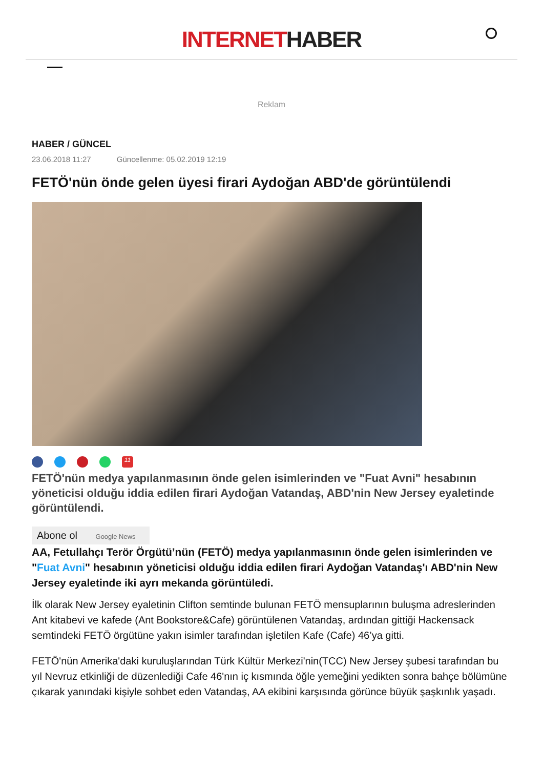INTERNET HABER
Reklam
HABER / GÜNCEL
23.06.2018 11:27 Güncellenme: 05.02.2019 12:19
FETÖ'nün önde gelen üyesi firari Aydoğan ABD'de görüntülendi
11
FETÖ'nün medya yapılanmasının önde gelen isimlerinden ve "Fuat Avni" hesabının yöneticisi olduğu iddia edilen firari Aydoğan Vatandaş, ABD'nin New Jersey eyaletinde görüntülendi.
Abone ol Google News
AA, Fetullahçı Terör Örgütü’nün (FETÖ) medya yapılanmasının önde gelen isimlerinden ve "Fuat Avni" hesabının yöneticisi olduğu iddia edilen firari Aydoğan Vatandaş'ı ABD'nin New Jersey eyaletinde iki ayrı mekanda görüntüledi.
İlk olarak New Jersey eyaletinin Clifton semtinde bulunan FETÖ mensuplarının buluşma adreslerinden Ant kitabevi ve kafede (Ant Bookstore&Cafe) görüntülenen Vatandaş, ardından gittiği Hackensack semtindeki FETÖ örgütüne yakın isimler tarafından işletilen Kafe (Cafe) 46’ya gitti.
FETÖ'nün Amerika'daki kuruluşlarından Türk Kültür Merkezi'nin(TCC) New Jersey şubesi tarafından bu yıl Nevruz etkinliği de düzenlediği Cafe 46'nın iç kısmında öğle yemeğini yedikten sonra bahçe bölümüne çıkarak yanındaki kişiyle sohbet eden Vatandaş, AA ekibini karşısında görünce büyük şaşkınlık yaşadı.